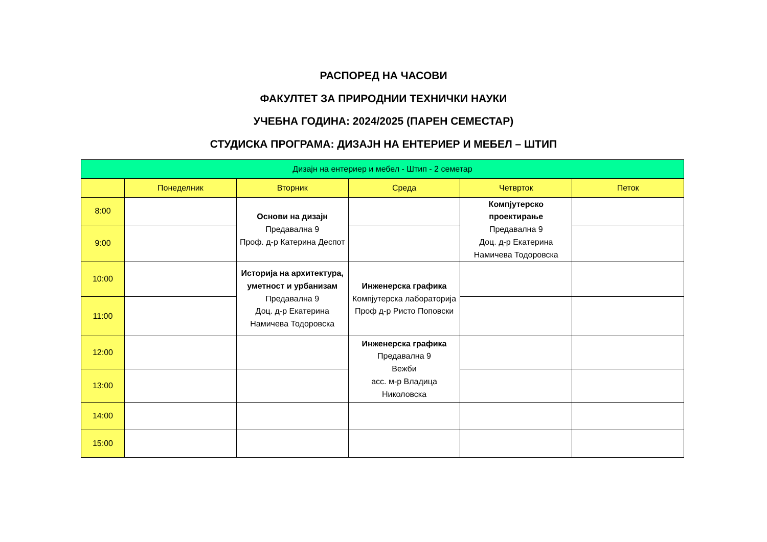РАСПОРЕД НА ЧАСОВИ
ФАКУЛТЕТ ЗА ПРИРОДНИИ ТЕХНИЧКИ НАУКИ
УЧЕБНА ГОДИНА: 2024/2025 (ПАРЕН СЕМЕСТАР)
СТУДИСКА ПРОГРАМА: ДИЗАЈН НА ЕНТЕРИЕР И МЕБЕЛ – ШТИП
| Дизајн на ентериер и мебел - Штип - 2 семетар | | | | | |
| --- | --- | --- | --- | --- | --- |
| | Понеделник | Вторник | Среда | Четврток | Петок |
| 8:00 | | Основи на дизајн Предавална 9 Проф. д-р Катерина Деспот | | Компјутерско проектирање Предавална 9 Доц. д-р Екатерина Намичева Тодоровска | |
| 9:00 | | | | | |
| 10:00 | | Историја на архитектура, уметност и урбанизам Предавална 9 Доц. д-р Екатерина Намичева Тодоровска | Инженерска графика Компјутерска лабораторија Проф д-р Ристо Поповски | | |
| 11:00 | | | | | |
| 12:00 | | | Инженерска графика Предавална 9 Вежби асс. м-р Владица Николовска | | |
| 13:00 | | | | | |
| 14:00 | | | | | |
| 15:00 | | | | | |